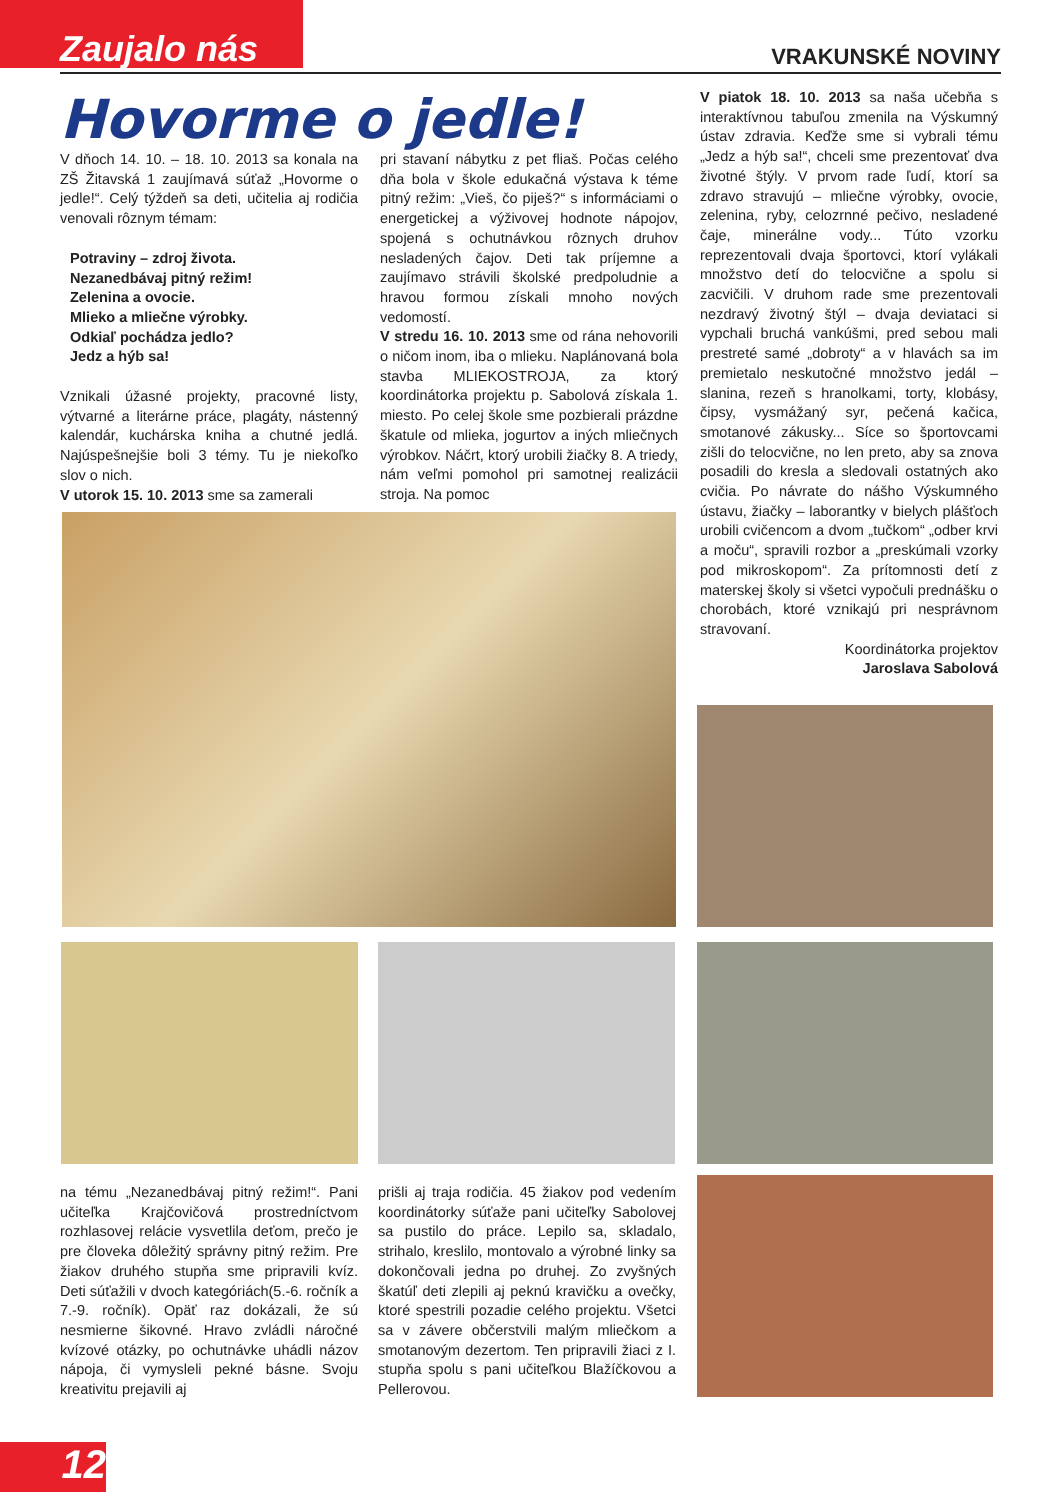Zaujalo nás VRAKUNSKÉ NOVINY
Hovorme o jedle!
V dňoch 14. 10. – 18. 10. 2013 sa konala na ZŠ Žitavská 1 zaujímavá súťaž „Hovorme o jedle!“. Celý týždeň sa deti, učitelia aj rodičia venovali rôznym témam:
Potraviny – zdroj života.
Nezanedbávaj pitný režim!
Zelenina a ovocie.
Mlieko a mliečne výrobky.
Odkiaľ pochádza jedlo?
Jedz a hýb sa!
Vznikali úžasné projekty, pracovné listy, výtvarné a literárne práce, plagáty, nástenný kalendár, kuchárska kniha a chutné jedlá. Najúspešnejšie boli 3 témy. Tu je niekoľko slov o nich.
V utorok 15. 10. 2013 sme sa zamerali
pri stavaní nábytku z pet fliaš. Počas celého dňa bola v škole edukačná výstava k téme pitný režim: „Vieš, čo piješ?“ s informáciami o energetickej a výživovej hodnote nápojov, spojená s ochutnávkou rôznych druhov nesladených čajov. Deti tak príjemne a zaujímavo strávili školské predpoludnie a hravou formou získali mnoho nových vedomostí.
V stredu 16. 10. 2013 sme od rána nehovorili o ničom inom, iba o mlieku. Naplánovaná bola stavba MLIEKOSTROJA, za ktorý koordinátorka projektu p. Sabolová získala 1. miesto. Po celej škole sme pozbierali prázdne škatule od mlieka, jogurtov a iných mliečnych výrobkov. Náčrt, ktorý urobili žiačky 8. A triedy, nám veľmi pomohol pri samotnej realizácii stroja. Na pomoc
V piatok 18. 10. 2013 sa naša učebňa s interaktívnou tabuľou zmenila na Výskumný ústav zdravia. Keďže sme si vybrali tému „Jedz a hýb sa!“, chceli sme prezentovať dva životné štýly. V prvom rade ľudí, ktorí sa zdravo stravujú – mliečne výrobky, ovocie, zelenina, ryby, celozrnné pečivo, nesladené čaje, minerálne vody... Túto vzorku reprezentovali dvaja športovci, ktorí vylákali množstvo detí do telocvične a spolu si zacvičili. V druhom rade sme prezentovali nezdravý životný štýl – dvaja deviataci si vypchali bruchá vankúšmi, pred sebou mali prestreté samé „dobroty“ a v hlavách sa im premietalo neskutočné množstvo jedál – slanina, rezeň s hranolkami, torty, klobásy, čipsy, vysmážaný syr, pečená kačica, smotanové zákusky... Síce so športovcami zišli do telocvične, no len preto, aby sa znova posadili do kresla a sledovali ostatných ako cvičia. Po návrate do nášho Výskumného ústavu, žiačky – laborantky v bielych plášťoch urobili cvičencom a dvom „tučkom“ „odber krvi a moču“, spravili rozbor a „preskúmali vzorky pod mikroskopom“. Za prítomnosti detí z materskej školy si všetci vypočuli prednášku o chorobách, ktoré vznikajú pri nesprávnom stravovaní.
Koordinátorka projektov
Jaroslava Sabolová
na tému „Nezanedbávaj pitný režim!“. Pani učiteľka Krajčovičová prostredníctvom rozhlasovej relácie vysvetlila deťom, prečo je pre človeka dôležitý správny pitný režim. Pre žiakov druhého stupňa sme pripravili kvíz. Deti súťažili v dvoch kategóriách(5.-6. ročník a 7.-9. ročník). Opäť raz dokázali, že sú nesmierne šikovné. Hravo zvládli náročné kvízové otázky, po ochutnávke uhádli názov nápoja, či vymysleli pekné básne. Svoju kreativitu prejavili aj
prišli aj traja rodičia. 45 žiakov pod vedením koordinátorky súťaže pani učiteľky Sabolovej sa pustilo do práce. Lepilo sa, skladalo, strihalo, kreslilo, montovalo a výrobné linky sa dokončovali jedna po druhej. Zo zvyšných škatúľ deti zlepili aj peknú kravičku a ovečky, ktoré spestrili pozadie celého projektu. Všetci sa v závere občerstvili malým mliečkom a smotanovým dezertom. Ten pripravili žiaci z I. stupňa spolu s pani učiteľkou Blažíčkovou a Pellerovou.
12